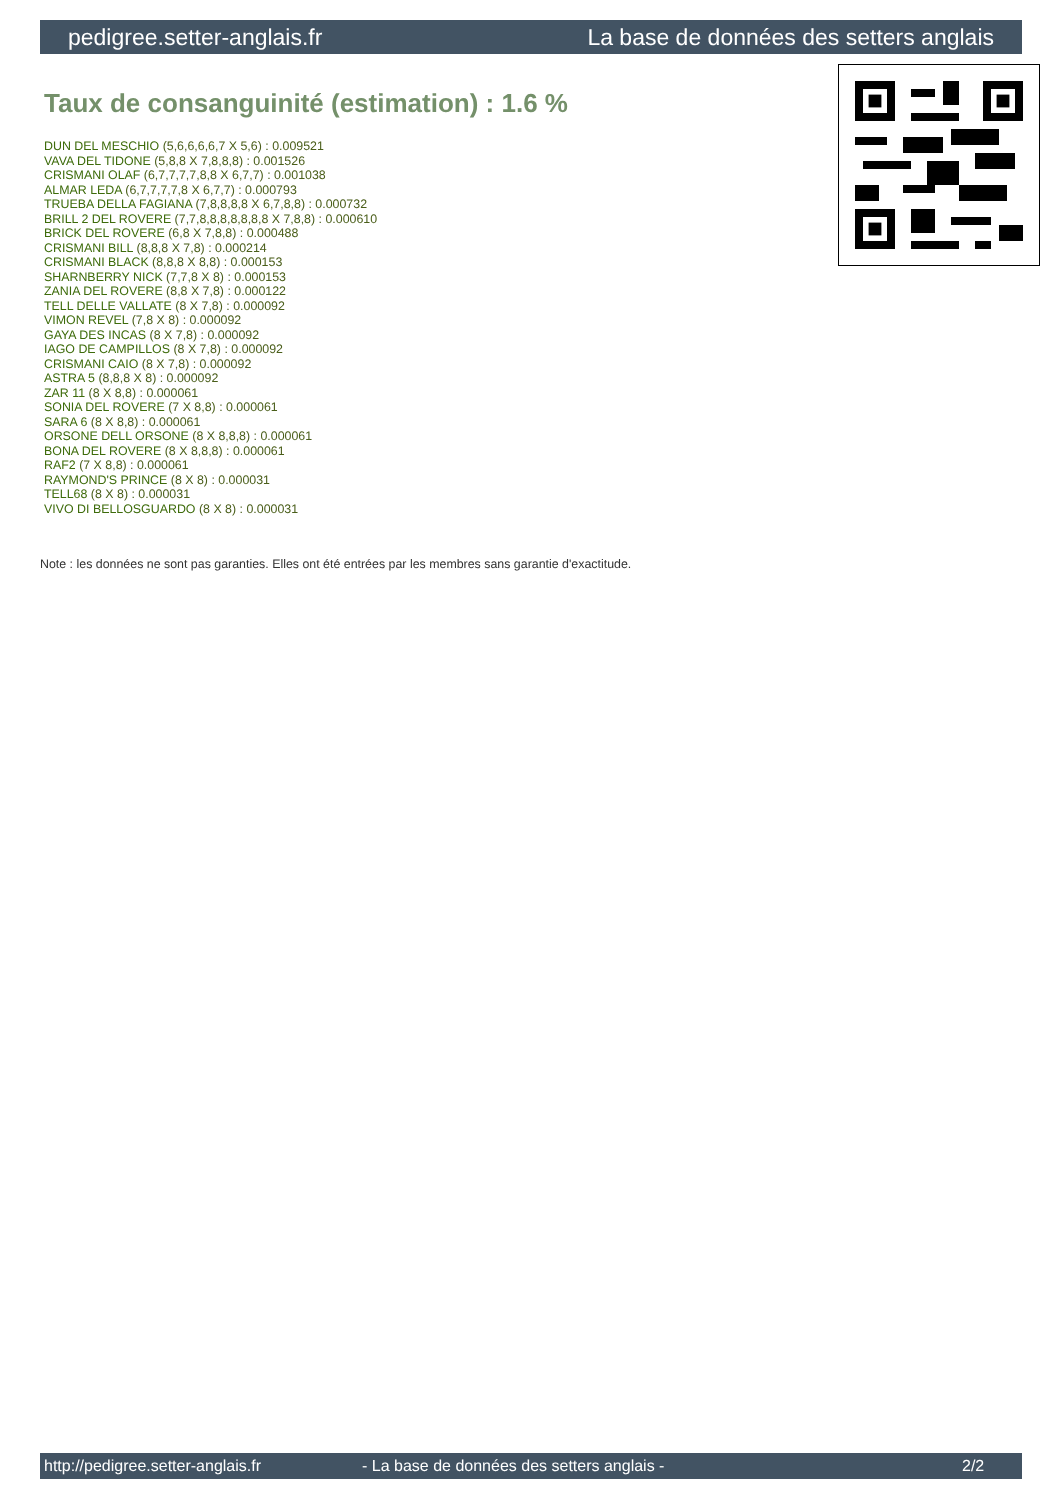pedigree.setter-anglais.fr La base de données des setters anglais
Taux de consanguinité (estimation) : 1.6 %
DUN DEL MESCHIO (5,6,6,6,6,7 X 5,6) : 0.009521
VAVA DEL TIDONE (5,8,8 X 7,8,8,8) : 0.001526
CRISMANI OLAF (6,7,7,7,7,8,8 X 6,7,7) : 0.001038
ALMAR LEDA (6,7,7,7,7,8 X 6,7,7) : 0.000793
TRUEBA DELLA FAGIANA (7,8,8,8,8 X 6,7,8,8) : 0.000732
BRILL 2 DEL ROVERE (7,7,8,8,8,8,8,8,8 X 7,8,8) : 0.000610
BRICK DEL ROVERE (6,8 X 7,8,8) : 0.000488
CRISMANI BILL (8,8,8 X 7,8) : 0.000214
CRISMANI BLACK (8,8,8 X 8,8) : 0.000153
SHARNBERRY NICK (7,7,8 X 8) : 0.000153
ZANIA DEL ROVERE (8,8 X 7,8) : 0.000122
TELL DELLE VALLATE (8 X 7,8) : 0.000092
VIMON REVEL (7,8 X 8) : 0.000092
GAYA DES INCAS (8 X 7,8) : 0.000092
IAGO DE CAMPILLOS (8 X 7,8) : 0.000092
CRISMANI CAIO (8 X 7,8) : 0.000092
ASTRA 5 (8,8,8 X 8) : 0.000092
ZAR 11 (8 X 8,8) : 0.000061
SONIA DEL ROVERE (7 X 8,8) : 0.000061
SARA 6 (8 X 8,8) : 0.000061
ORSONE DELL ORSONE (8 X 8,8,8) : 0.000061
BONA DEL ROVERE (8 X 8,8,8) : 0.000061
RAF2 (7 X 8,8) : 0.000061
RAYMOND'S PRINCE (8 X 8) : 0.000031
TELL68 (8 X 8) : 0.000031
VIVO DI BELLOSGUARDO (8 X 8) : 0.000031
Note : les données ne sont pas garanties. Elles ont été entrées par les membres sans garantie d'exactitude.
http://pedigree.setter-anglais.fr - La base de données des setters anglais - 2/2